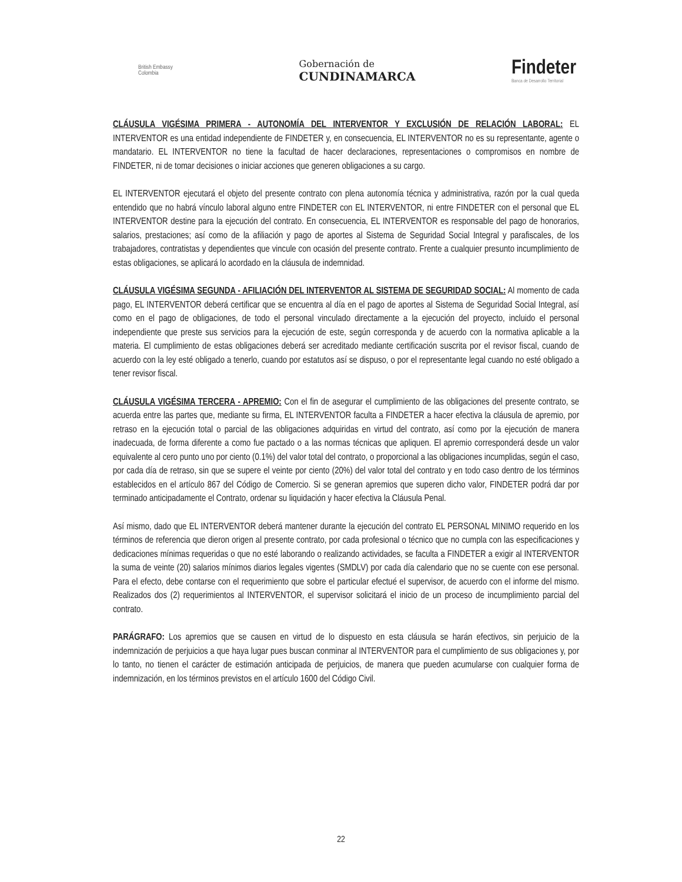British Embassy
Colombia
Gobernación de
CUNDINAMARCA
Findeter
Banca de Desarrollo Territorial
CLÁUSULA VIGÉSIMA PRIMERA - AUTONOMÍA DEL INTERVENTOR Y EXCLUSIÓN DE RELACIÓN LABORAL: EL INTERVENTOR es una entidad independiente de FINDETER y, en consecuencia, EL INTERVENTOR no es su representante, agente o mandatario. EL INTERVENTOR no tiene la facultad de hacer declaraciones, representaciones o compromisos en nombre de FINDETER, ni de tomar decisiones o iniciar acciones que generen obligaciones a su cargo.
EL INTERVENTOR ejecutará el objeto del presente contrato con plena autonomía técnica y administrativa, razón por la cual queda entendido que no habrá vínculo laboral alguno entre FINDETER con EL INTERVENTOR, ni entre FINDETER con el personal que EL INTERVENTOR destine para la ejecución del contrato. En consecuencia, EL INTERVENTOR es responsable del pago de honorarios, salarios, prestaciones; así como de la afiliación y pago de aportes al Sistema de Seguridad Social Integral y parafiscales, de los trabajadores, contratistas y dependientes que vincule con ocasión del presente contrato. Frente a cualquier presunto incumplimiento de estas obligaciones, se aplicará lo acordado en la cláusula de indemnidad.
CLÁUSULA VIGÉSIMA SEGUNDA - AFILIACIÓN DEL INTERVENTOR AL SISTEMA DE SEGURIDAD SOCIAL: Al momento de cada pago, EL INTERVENTOR deberá certificar que se encuentra al día en el pago de aportes al Sistema de Seguridad Social Integral, así como en el pago de obligaciones, de todo el personal vinculado directamente a la ejecución del proyecto, incluido el personal independiente que preste sus servicios para la ejecución de este, según corresponda y de acuerdo con la normativa aplicable a la materia. El cumplimiento de estas obligaciones deberá ser acreditado mediante certificación suscrita por el revisor fiscal, cuando de acuerdo con la ley esté obligado a tenerlo, cuando por estatutos así se dispuso, o por el representante legal cuando no esté obligado a tener revisor fiscal.
CLÁUSULA VIGÉSIMA TERCERA - APREMIO: Con el fin de asegurar el cumplimiento de las obligaciones del presente contrato, se acuerda entre las partes que, mediante su firma, EL INTERVENTOR faculta a FINDETER a hacer efectiva la cláusula de apremio, por retraso en la ejecución total o parcial de las obligaciones adquiridas en virtud del contrato, así como por la ejecución de manera inadecuada, de forma diferente a como fue pactado o a las normas técnicas que apliquen. El apremio corresponderá desde un valor equivalente al cero punto uno por ciento (0.1%) del valor total del contrato, o proporcional a las obligaciones incumplidas, según el caso, por cada día de retraso, sin que se supere el veinte por ciento (20%) del valor total del contrato y en todo caso dentro de los términos establecidos en el artículo 867 del Código de Comercio. Si se generan apremios que superen dicho valor, FINDETER podrá dar por terminado anticipadamente el Contrato, ordenar su liquidación y hacer efectiva la Cláusula Penal.
Así mismo, dado que EL INTERVENTOR deberá mantener durante la ejecución del contrato EL PERSONAL MINIMO requerido en los términos de referencia que dieron origen al presente contrato, por cada profesional o técnico que no cumpla con las especificaciones y dedicaciones mínimas requeridas o que no esté laborando o realizando actividades, se faculta a FINDETER a exigir al INTERVENTOR la suma de veinte (20) salarios mínimos diarios legales vigentes (SMDLV) por cada día calendario que no se cuente con ese personal. Para el efecto, debe contarse con el requerimiento que sobre el particular efectué el supervisor, de acuerdo con el informe del mismo. Realizados dos (2) requerimientos al INTERVENTOR, el supervisor solicitará el inicio de un proceso de incumplimiento parcial del contrato.
PARÁGRAFO: Los apremios que se causen en virtud de lo dispuesto en esta cláusula se harán efectivos, sin perjuicio de la indemnización de perjuicios a que haya lugar pues buscan conminar al INTERVENTOR para el cumplimiento de sus obligaciones y, por lo tanto, no tienen el carácter de estimación anticipada de perjuicios, de manera que pueden acumularse con cualquier forma de indemnización, en los términos previstos en el artículo 1600 del Código Civil.
22